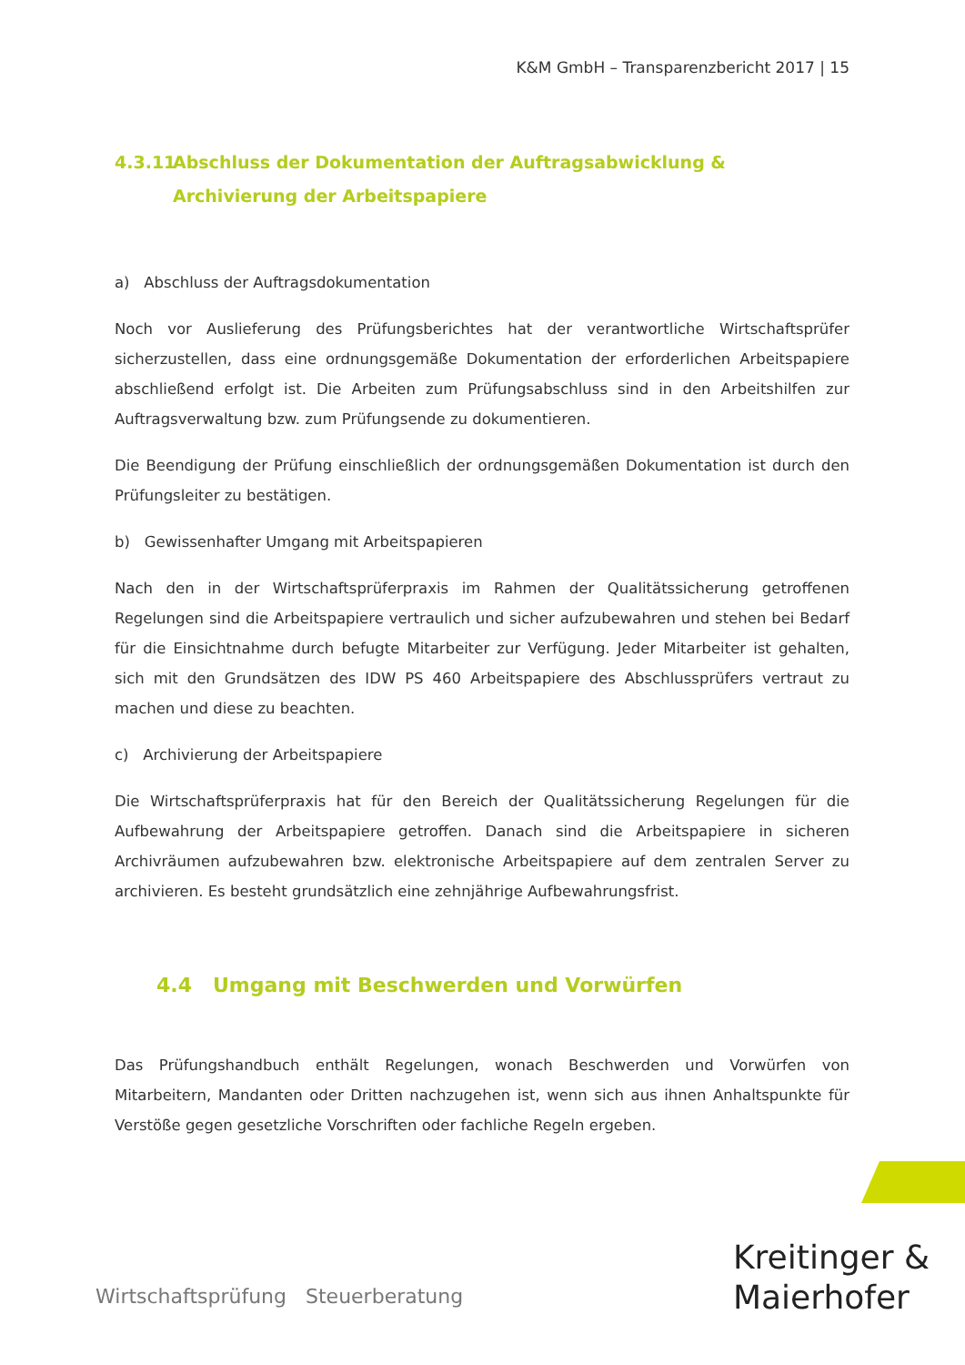K&M GmbH – Transparenzbericht 2017 | 15
4.3.11 Abschluss der Dokumentation der Auftragsabwicklung & Archivierung der Arbeitspapiere
a) Abschluss der Auftragsdokumentation
Noch vor Auslieferung des Prüfungsberichtes hat der verantwortliche Wirtschaftsprüfer sicherzustellen, dass eine ordnungsgemäße Dokumentation der erforderlichen Arbeitspapiere abschließend erfolgt ist. Die Arbeiten zum Prüfungsabschluss sind in den Arbeitshilfen zur Auftragsverwaltung bzw. zum Prüfungsende zu dokumentieren.
Die Beendigung der Prüfung einschließlich der ordnungsgemäßen Dokumentation ist durch den Prüfungsleiter zu bestätigen.
b) Gewissenhafter Umgang mit Arbeitspapieren
Nach den in der Wirtschaftsprüferpraxis im Rahmen der Qualitätssicherung getroffenen Regelungen sind die Arbeitspapiere vertraulich und sicher aufzubewahren und stehen bei Bedarf für die Einsichtnahme durch befugte Mitarbeiter zur Verfügung. Jeder Mitarbeiter ist gehalten, sich mit den Grundsätzen des IDW PS 460 Arbeitspapiere des Abschlussprüfers vertraut zu machen und diese zu beachten.
c) Archivierung der Arbeitspapiere
Die Wirtschaftsprüferpraxis hat für den Bereich der Qualitätssicherung Regelungen für die Aufbewahrung der Arbeitspapiere getroffen. Danach sind die Arbeitspapiere in sicheren Archivräumen aufzubewahren bzw. elektronische Arbeitspapiere auf dem zentralen Server zu archivieren. Es besteht grundsätzlich eine zehnjährige Aufbewahrungsfrist.
4.4 Umgang mit Beschwerden und Vorwürfen
Das Prüfungshandbuch enthält Regelungen, wonach Beschwerden und Vorwürfen von Mitarbeitern, Mandanten oder Dritten nachzugehen ist, wenn sich aus ihnen Anhaltspunkte für Verstöße gegen gesetzliche Vorschriften oder fachliche Regeln ergeben.
Wirtschaftsprüfung Steuerberatung
Kreitinger &
Maierhofer